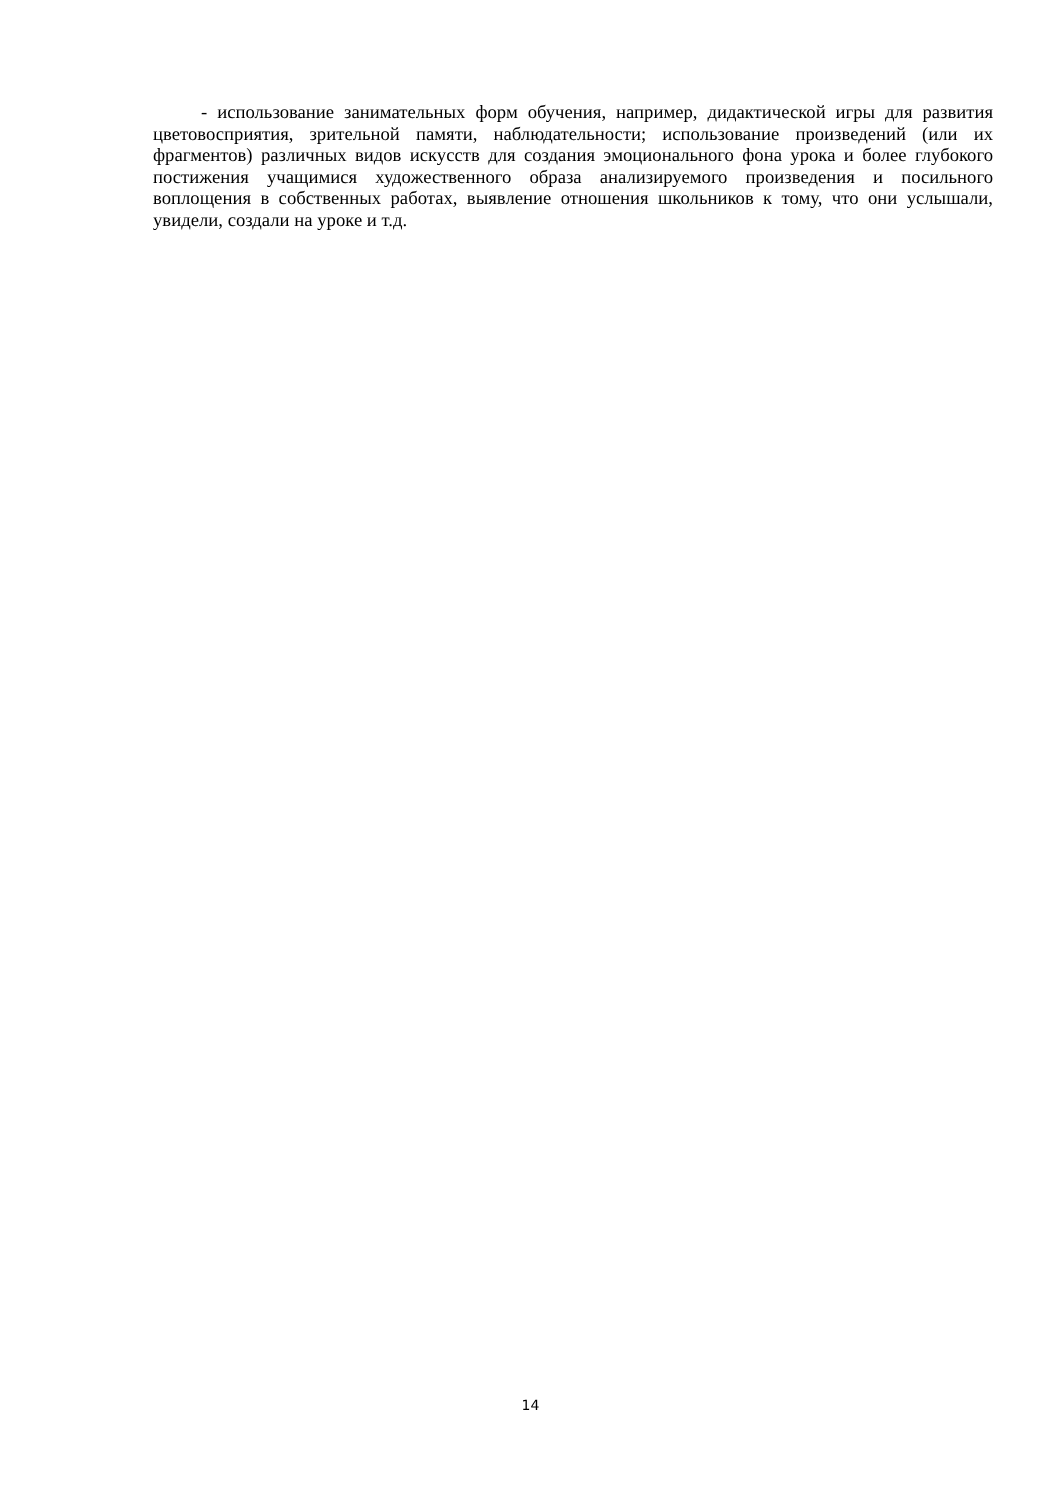- использование занимательных форм обучения, например, дидактической игры для развития цветовосприятия, зрительной памяти, наблюдательности; использование произведений (или их фрагментов) различных видов искусств для создания эмоционального фона урока и более глубокого постижения учащимися художественного образа анализируемого произведения и посильного воплощения в собственных работах, выявление отношения школьников к тому, что они услышали, увидели, создали на уроке и т.д.
14